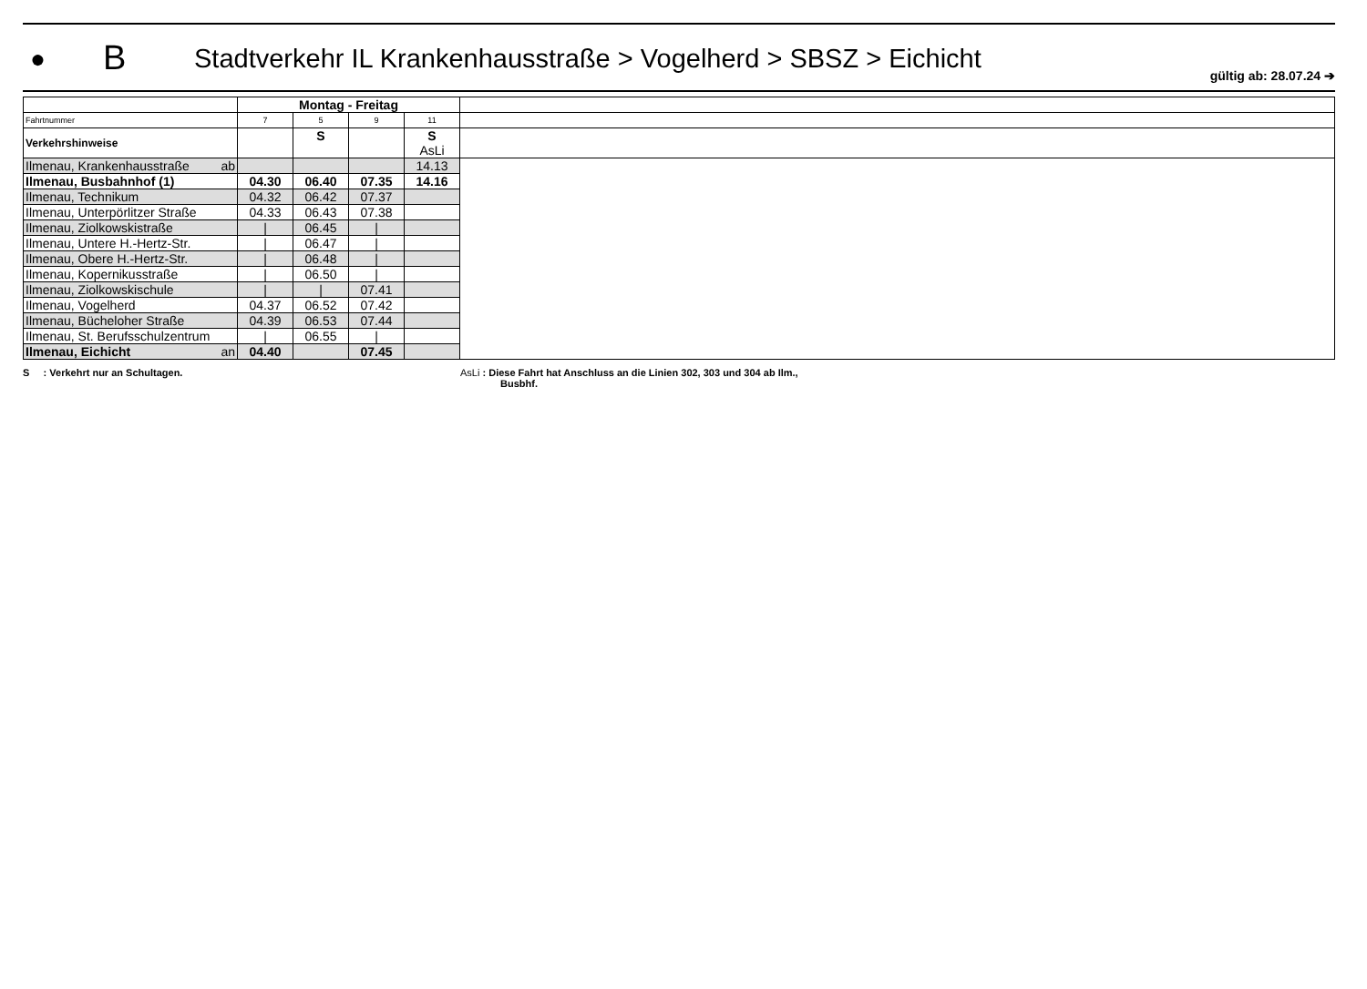●
B
Stadtverkehr IL Krankenhausstraße > Vogelherd > SBSZ > Eichicht
gültig ab: 28.07.24 ➔
| | Montag - Freitag | | | | |
| Fahrtnummer | 7 | 5 | 9 | 11 | |
| Verkehrshinweise | | S | | S AsLi | |
| Ilmenau, Krankenhausstraße ab | | | | 14.13 | |
| Ilmenau, Busbahnhof (1) | 04.30 | 06.40 | 07.35 | 14.16 | |
| Ilmenau, Technikum | 04.32 | 06.42 | 07.37 | | |
| Ilmenau, Unterpörlitzer Straße | 04.33 | 06.43 | 07.38 | | |
| Ilmenau, Ziolkowskistraße | / | 06.45 | / | | |
| Ilmenau, Untere H.-Hertz-Str. | / | 06.47 | / | | |
| Ilmenau, Obere H.-Hertz-Str. | / | 06.48 | / | | |
| Ilmenau, Kopernikusstraße | / | 06.50 | / | | |
| Ilmenau, Ziolkowskischule | / | / | 07.41 | | |
| Ilmenau, Vogelherd | 04.37 | 06.52 | 07.42 | | |
| Ilmenau, Bücheloher Straße | 04.39 | 06.53 | 07.44 | | |
| Ilmenau, St. Berufsschulzentrum | / | 06.55 | / | | |
| Ilmenau, Eichicht an | 04.40 | | 07.45 | | |
S : Verkehrt nur an Schultagen. AsLi : Diese Fahrt hat Anschluss an die Linien 302, 303 und 304 ab Ilm.,
Busbhf.